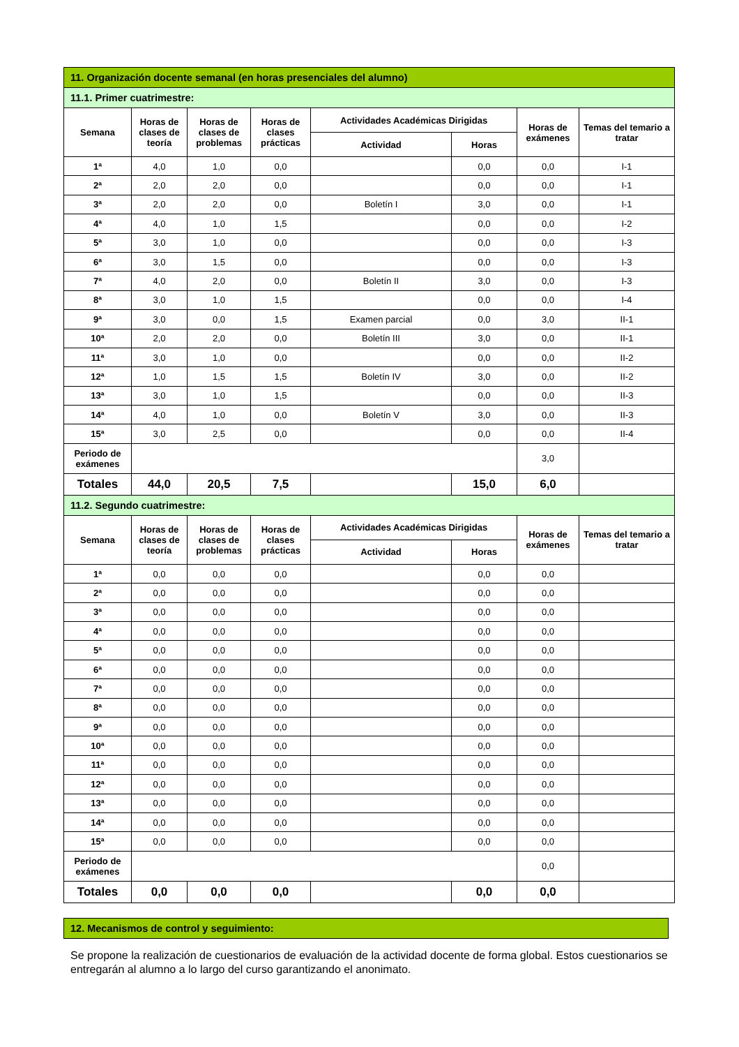| 11. Organización docente semanal (en horas presenciales del alumno) | | | | | | | |
| 11.1. Primer cuatrimestre: | | | | | | | |
| Semana | Horas de clases de teoría | Horas de clases de problemas | Horas de clases prácticas | Actividades Académicas Dirigidas | | Horas de exámenes | Temas del temario a tratar |
| | | | | Actividad | Horas | | |
| 1ª | 4,0 | 1,0 | 0,0 | | 0,0 | 0,0 | I-1 |
| 2ª | 2,0 | 2,0 | 0,0 | | 0,0 | 0,0 | I-1 |
| 3ª | 2,0 | 2,0 | 0,0 | Boletín I | 3,0 | 0,0 | I-1 |
| 4ª | 4,0 | 1,0 | 1,5 | | 0,0 | 0,0 | I-2 |
| 5ª | 3,0 | 1,0 | 0,0 | | 0,0 | 0,0 | I-3 |
| 6ª | 3,0 | 1,5 | 0,0 | | 0,0 | 0,0 | I-3 |
| 7ª | 4,0 | 2,0 | 0,0 | Boletín II | 3,0 | 0,0 | I-3 |
| 8ª | 3,0 | 1,0 | 1,5 | | 0,0 | 0,0 | I-4 |
| 9ª | 3,0 | 0,0 | 1,5 | Examen parcial | 0,0 | 3,0 | II-1 |
| 10ª | 2,0 | 2,0 | 0,0 | Boletín III | 3,0 | 0,0 | II-1 |
| 11ª | 3,0 | 1,0 | 0,0 | | 0,0 | 0,0 | II-2 |
| 12ª | 1,0 | 1,5 | 1,5 | Boletín IV | 3,0 | 0,0 | II-2 |
| 13ª | 3,0 | 1,0 | 1,5 | | 0,0 | 0,0 | II-3 |
| 14ª | 4,0 | 1,0 | 0,0 | Boletín V | 3,0 | 0,0 | II-3 |
| 15ª | 3,0 | 2,5 | 0,0 | | 0,0 | 0,0 | II-4 |
| Periodo de exámenes | | | | | | 3,0 | |
| Totales | 44,0 | 20,5 | 7,5 | | 15,0 | 6,0 | |
| 11.2. Segundo cuatrimestre: | | | | | | | |
| Semana | Horas de clases de teoría | Horas de clases de problemas | Horas de clases prácticas | Actividades Académicas Dirigidas | | Horas de exámenes | Temas del temario a tratar |
| | | | | Actividad | Horas | | |
| 1ª | 0,0 | 0,0 | 0,0 | | 0,0 | 0,0 | |
| 2ª | 0,0 | 0,0 | 0,0 | | 0,0 | 0,0 | |
| 3ª | 0,0 | 0,0 | 0,0 | | 0,0 | 0,0 | |
| 4ª | 0,0 | 0,0 | 0,0 | | 0,0 | 0,0 | |
| 5ª | 0,0 | 0,0 | 0,0 | | 0,0 | 0,0 | |
| 6ª | 0,0 | 0,0 | 0,0 | | 0,0 | 0,0 | |
| 7ª | 0,0 | 0,0 | 0,0 | | 0,0 | 0,0 | |
| 8ª | 0,0 | 0,0 | 0,0 | | 0,0 | 0,0 | |
| 9ª | 0,0 | 0,0 | 0,0 | | 0,0 | 0,0 | |
| 10ª | 0,0 | 0,0 | 0,0 | | 0,0 | 0,0 | |
| 11ª | 0,0 | 0,0 | 0,0 | | 0,0 | 0,0 | |
| 12ª | 0,0 | 0,0 | 0,0 | | 0,0 | 0,0 | |
| 13ª | 0,0 | 0,0 | 0,0 | | 0,0 | 0,0 | |
| 14ª | 0,0 | 0,0 | 0,0 | | 0,0 | 0,0 | |
| 15ª | 0,0 | 0,0 | 0,0 | | 0,0 | 0,0 | |
| Periodo de exámenes | | | | | | 0,0 | |
| Totales | 0,0 | 0,0 | 0,0 | | 0,0 | 0,0 | |
12. Mecanismos de control y seguimiento:
Se propone la realización de cuestionarios de evaluación de la actividad docente de forma global. Estos cuestionarios se entregarán al alumno a lo largo del curso garantizando el anonimato.